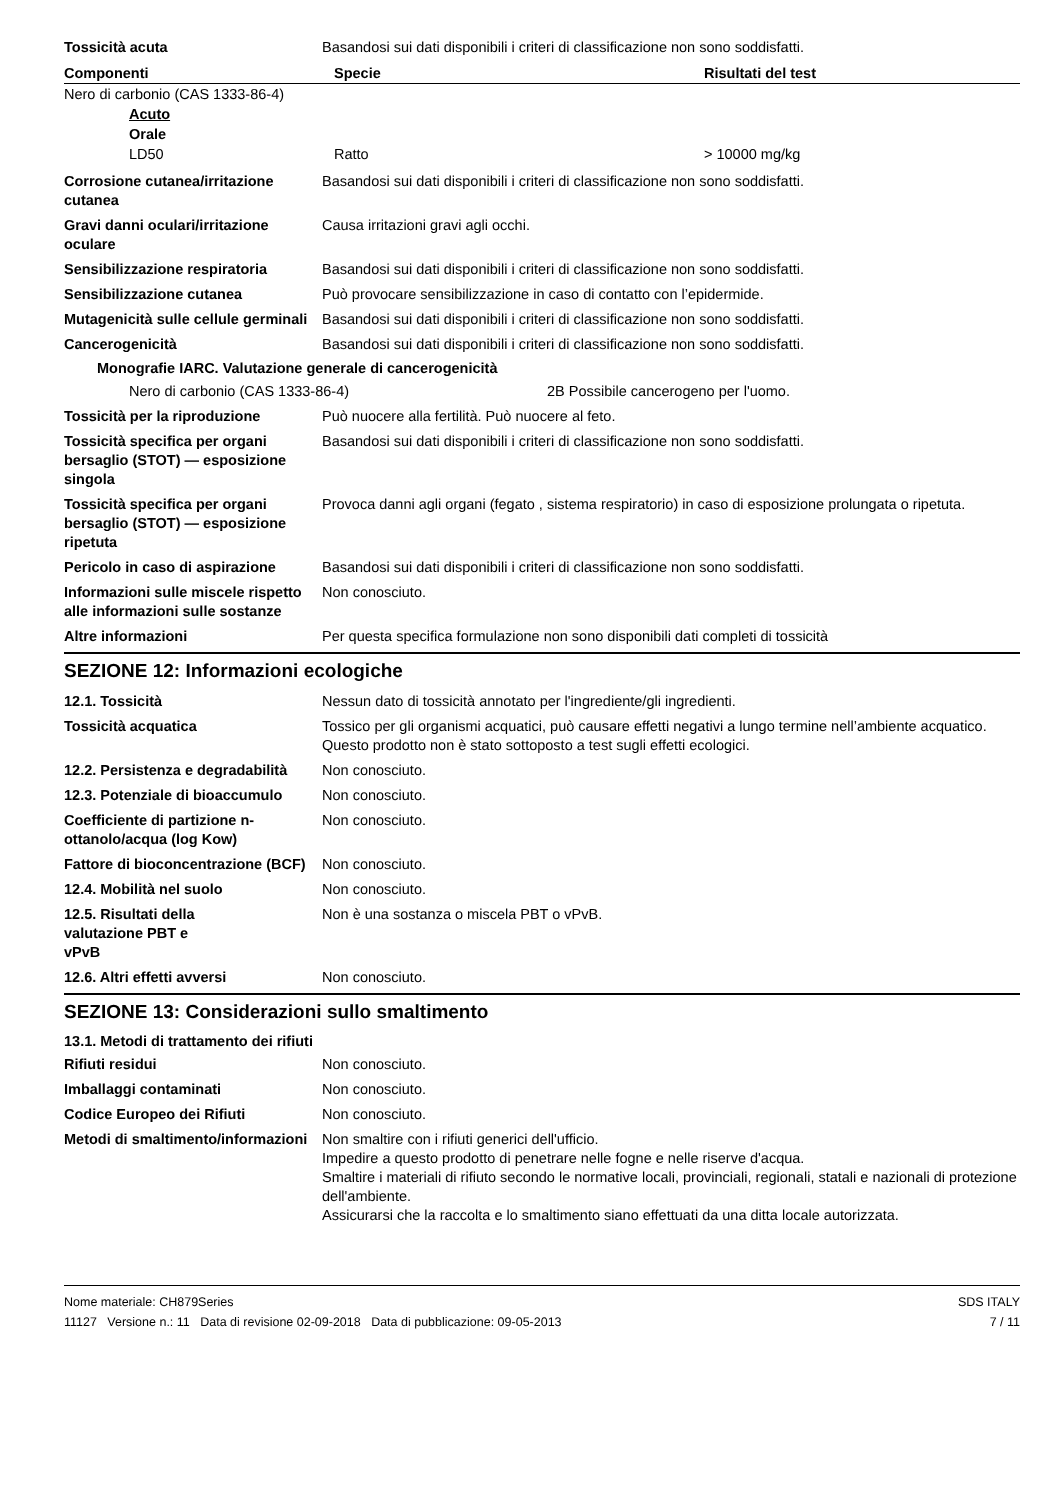Tossicità acuta Basandosi sui dati disponibili i criteri di classificazione non sono soddisfatti.
| Componenti | Specie | Risultati del test |
| --- | --- | --- |
| Nero di carbonio (CAS 1333-86-4) | | |
| Acuto | | |
| Orale | | |
| LD50 | Ratto | > 10000 mg/kg |
Corrosione cutanea/irritazione cutanea
Basandosi sui dati disponibili i criteri di classificazione non sono soddisfatti.
Gravi danni oculari/irritazione oculare
Causa irritazioni gravi agli occhi.
Sensibilizzazione respiratoria
Basandosi sui dati disponibili i criteri di classificazione non sono soddisfatti.
Sensibilizzazione cutanea Può provocare sensibilizzazione in caso di contatto con l’epidermide.
Mutagenicità sulle cellule germinali
Basandosi sui dati disponibili i criteri di classificazione non sono soddisfatti.
Cancerogenicità Basandosi sui dati disponibili i criteri di classificazione non sono soddisfatti.
Monografie IARC. Valutazione generale di cancerogenicità
Nero di carbonio (CAS 1333-86-4) 2B Possibile cancerogeno per l'uomo.
Tossicità per la riproduzione Può nuocere alla fertilità. Può nuocere al feto.
Tossicità specifica per organi bersaglio (STOT) — esposizione singola
Basandosi sui dati disponibili i criteri di classificazione non sono soddisfatti.
Tossicità specifica per organi bersaglio (STOT) — esposizione ripetuta
Provoca danni agli organi (fegato , sistema respiratorio) in caso di esposizione prolungata o ripetuta.
Pericolo in caso di aspirazione
Basandosi sui dati disponibili i criteri di classificazione non sono soddisfatti.
Informazioni sulle miscele rispetto alle informazioni sulle sostanze
Non conosciuto.
Altre informazioni Per questa specifica formulazione non sono disponibili dati completi di tossicità
SEZIONE 12: Informazioni ecologiche
12.1. Tossicità Nessun dato di tossicità annotato per l'ingrediente/gli ingredienti.
Tossicità acquatica Tossico per gli organismi acquatici, può causare effetti negativi a lungo termine nell’ambiente acquatico. Questo prodotto non è stato sottoposto a test sugli effetti ecologici.
12.2. Persistenza e degradabilità
Non conosciuto.
12.3. Potenziale di bioaccumulo
Non conosciuto.
Coefficiente di partizione n-ottanolo/acqua (log Kow)
Non conosciuto.
Fattore di bioconcentrazione (BCF)
Non conosciuto.
12.4. Mobilità nel suolo Non conosciuto.
12.5. Risultati della valutazione PBT e vPvB
Non è una sostanza o miscela PBT o vPvB.
12.6. Altri effetti avversi Non conosciuto.
SEZIONE 13: Considerazioni sullo smaltimento
13.1. Metodi di trattamento dei rifiuti
Rifiuti residui Non conosciuto.
Imballaggi contaminati Non conosciuto.
Codice Europeo dei Rifiuti Non conosciuto.
Metodi di smaltimento/informazioni
Non smaltire con i rifiuti generici dell'ufficio.
Impedire a questo prodotto di penetrare nelle fogne e nelle riserve d'acqua.
Smaltire i materiali di rifiuto secondo le normative locali, provinciali, regionali, statali e nazionali di protezione dell'ambiente.
Assicurarsi che la raccolta e lo smaltimento siano effettuati da una ditta locale autorizzata.
Nome materiale: CH879Series
11127 Versione n.: 11 Data di revisione 02-09-2018 Data di pubblicazione: 09-05-2013
SDS ITALY
7 / 11